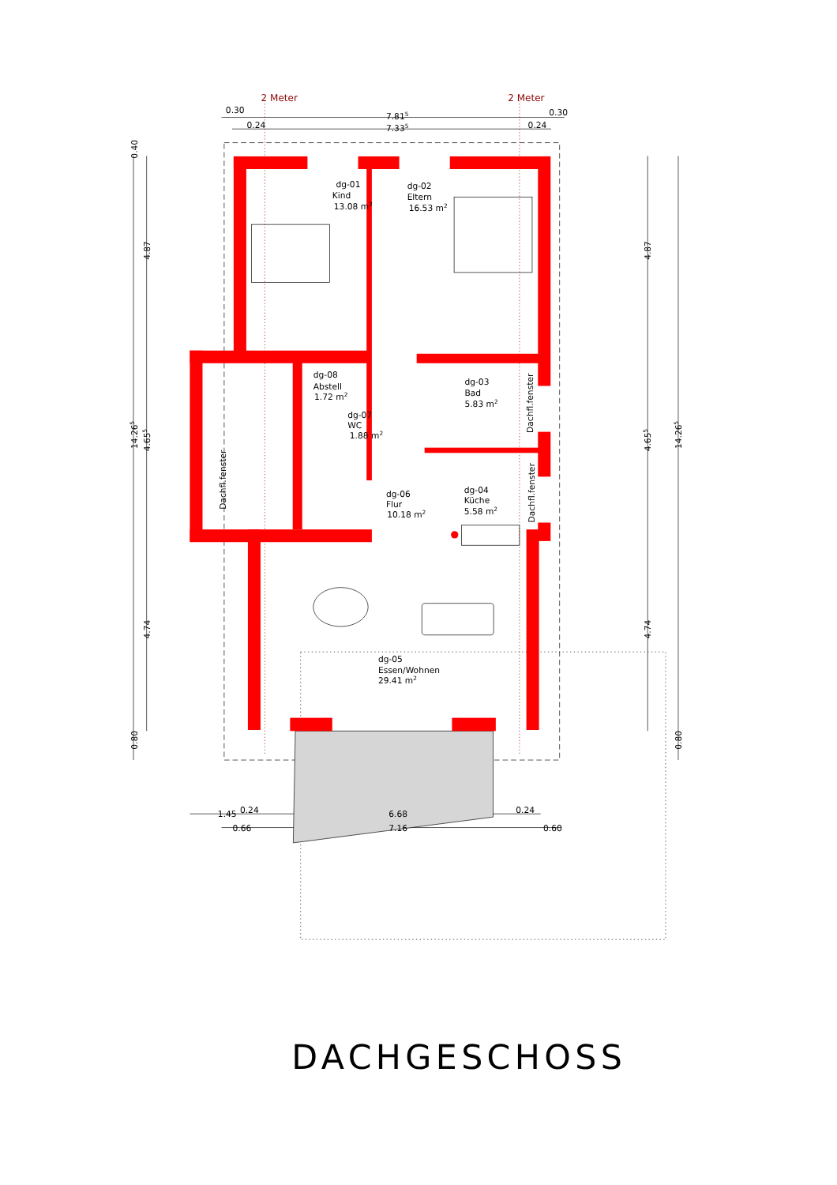2 Meter
2 Meter
0.30
7.815
0.30
0.24
7.335
0.24
dg-01
Kind
13.08 m2
dg-02
Eltern
16.53 m2
dg-08
Abstell
1.72 m2
dg-07
WC
1.88 m2
dg-03
Bad
5.83 m2
Dachfl.fenster
Dachfl.fenster
dg-06
Flur
10.18 m2
dg-04
Küche
5.58 m2
Dachfl.fenster
dg-05
Essen/Wohnen
29.41 m2
0.40
4.87
14.265
4.655
4.74
0.80
4.87
4.655
4.74
14.265
0.80
1.45
0.24
6.68
0.24
0.66
7.16
0.60
DACHGESCHOSS